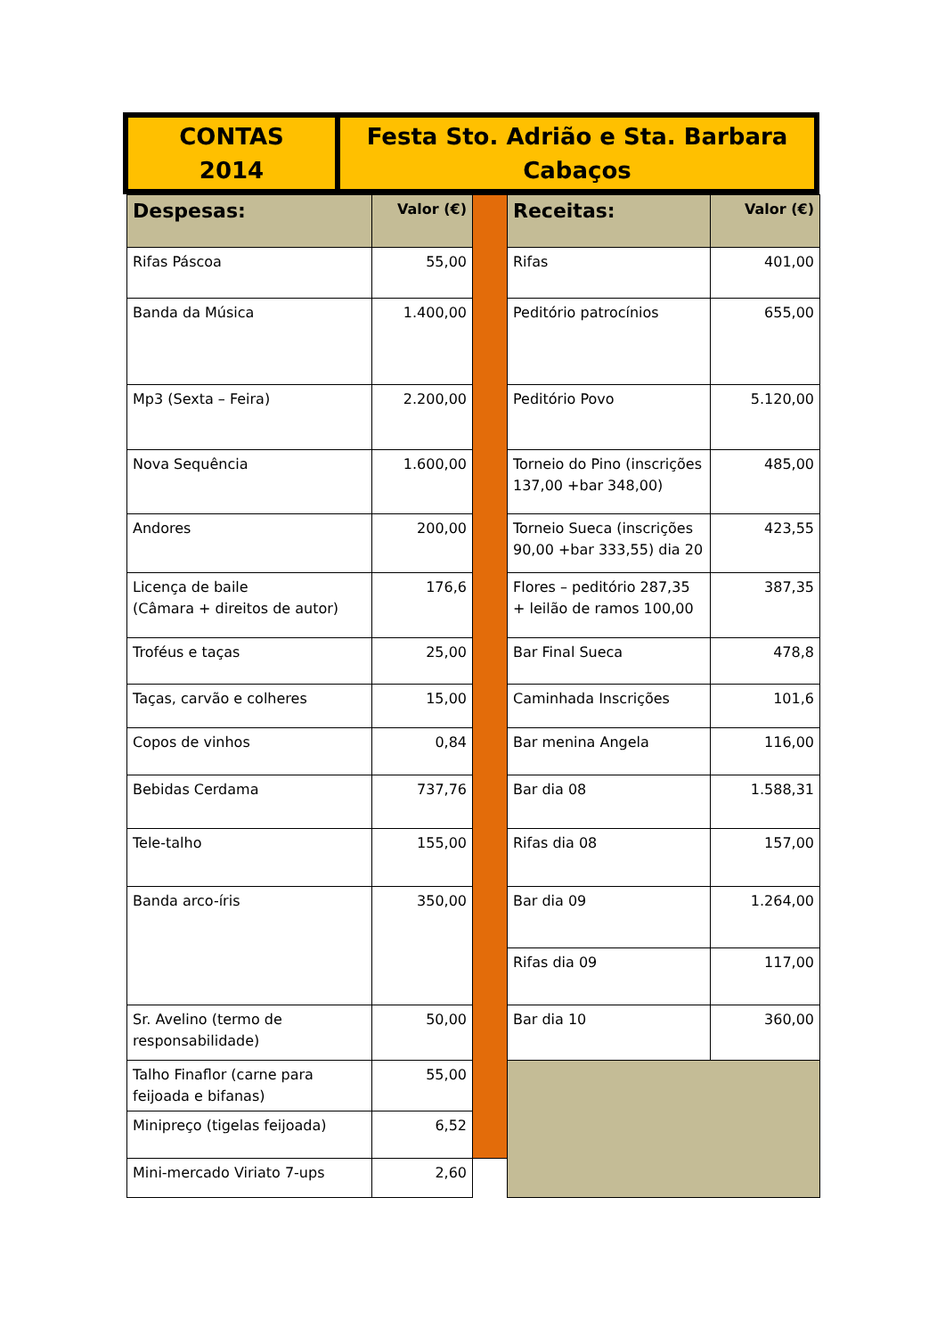CONTAS
2014
Festa Sto. Adrião e Sta. Barbara
Cabaços
| Despesas: | Valor (€) | | Receitas: | Valor (€) |
| Rifas Páscoa | 55,00 | | Rifas | 401,00 |
| Banda da Música | 1.400,00 | | Peditório patrocínios | 655,00 |
| Mp3 (Sexta – Feira) | 2.200,00 | | Peditório Povo | 5.120,00 |
| Nova Sequência | 1.600,00 | | Torneio do Pino (inscrições 137,00 +bar 348,00) | 485,00 |
| Andores | 200,00 | | Torneio Sueca (inscrições 90,00 +bar 333,55) dia 20 | 423,55 |
| Licença de baile (Câmara + direitos de autor) | 176,6 | | Flores – peditório 287,35 + leilão de ramos 100,00 | 387,35 |
| Troféus e taças | 25,00 | | Bar Final Sueca | 478,8 |
| Taças, carvão e colheres | 15,00 | | Caminhada Inscrições | 101,6 |
| Copos de vinhos | 0,84 | | Bar menina Angela | 116,00 |
| Bebidas Cerdama | 737,76 | | Bar dia 08 | 1.588,31 |
| Tele-talho | 155,00 | | Rifas dia 08 | 157,00 |
| Banda arco-íris | 350,00 | | Bar dia 09 | 1.264,00 |
| | | | Rifas dia 09 | 117,00 |
| Sr. Avelino (termo de responsabilidade) | 50,00 | | Bar dia 10 | 360,00 |
| Talho Finaflor (carne para feijoada e bifanas) | 55,00 | | | |
| Minipreço (tigelas feijoada) | 6,52 | | | |
| Mini-mercado Viriato 7-ups | 2,60 | | | |